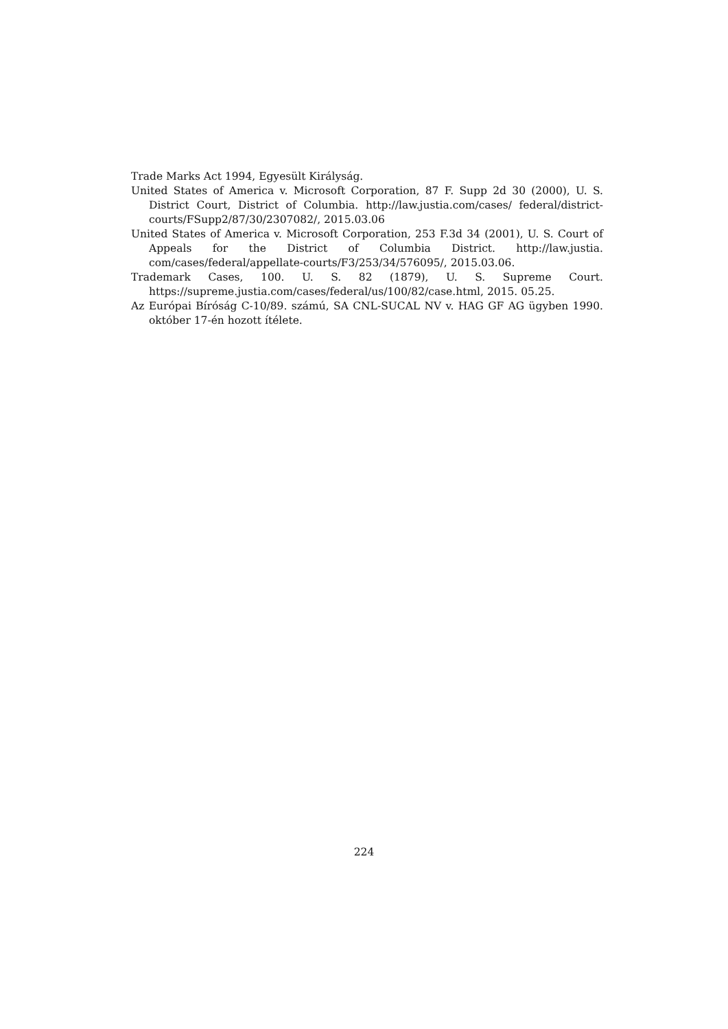Trade Marks Act 1994, Egyesült Királyság.
United States of America v. Microsoft Corporation, 87 F. Supp 2d 30 (2000), U. S. District Court, District of Columbia. http://law.justia.com/cases/ federal/district-courts/FSupp2/87/30/2307082/, 2015.03.06
United States of America v. Microsoft Corporation, 253 F.3d 34 (2001), U. S. Court of Appeals for the District of Columbia District. http://law.justia. com/cases/federal/appellate-courts/F3/253/34/576095/, 2015.03.06.
Trademark Cases, 100. U. S. 82 (1879), U. S. Supreme Court. https://supreme.justia.com/cases/federal/us/100/82/case.html, 2015. 05.25.
Az Európai Bíróság C-10/89. számú, SA CNL-SUCAL NV v. HAG GF AG ügyben 1990. október 17-én hozott ítélete.
224